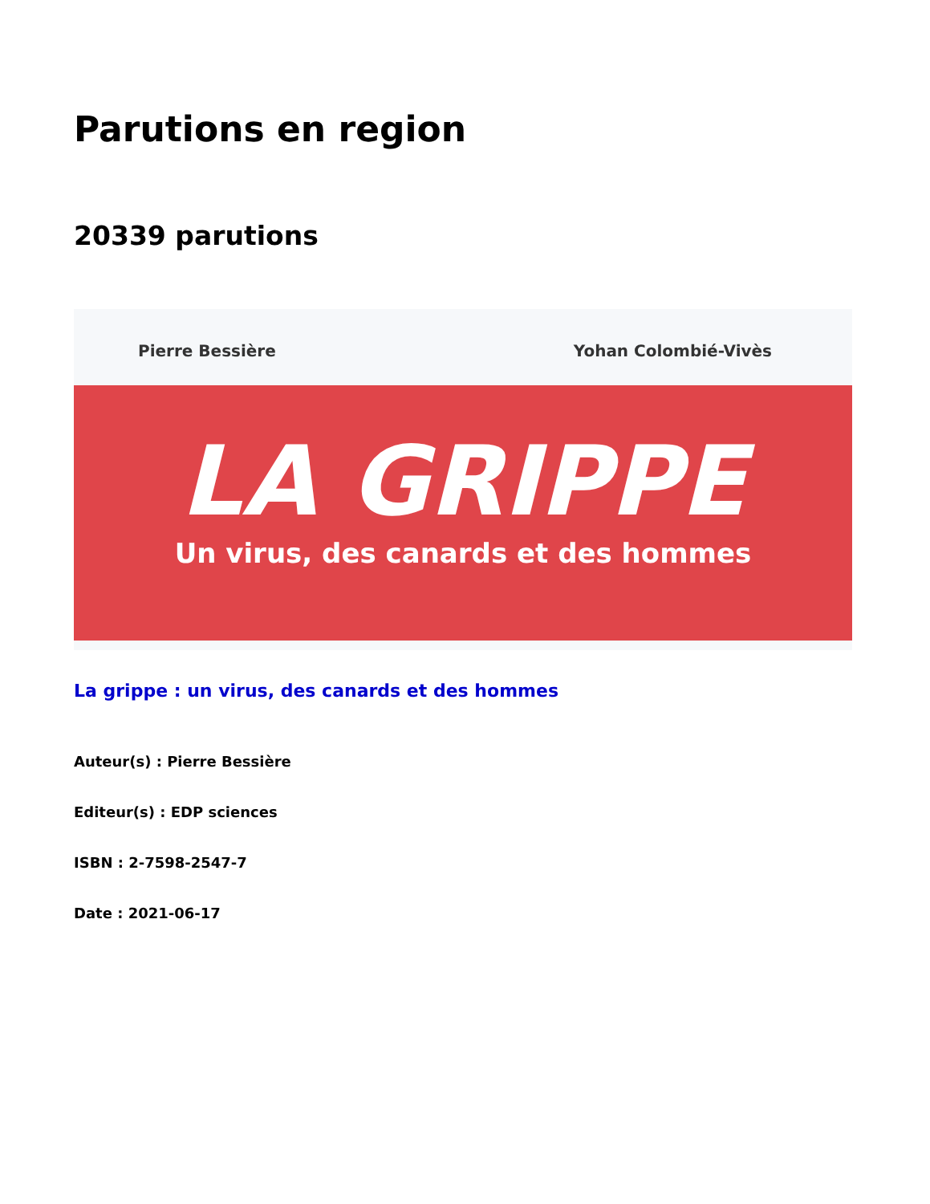Parutions en region
20339 parutions
Pierre Bessière Yohan Colombié-Vivès
LA GRIPPE
Un virus, des canards et des hommes
La grippe : un virus, des canards et des hommes
Auteur(s) : Pierre Bessière
Editeur(s) : EDP sciences
ISBN : 2-7598-2547-7
Date : 2021-06-17